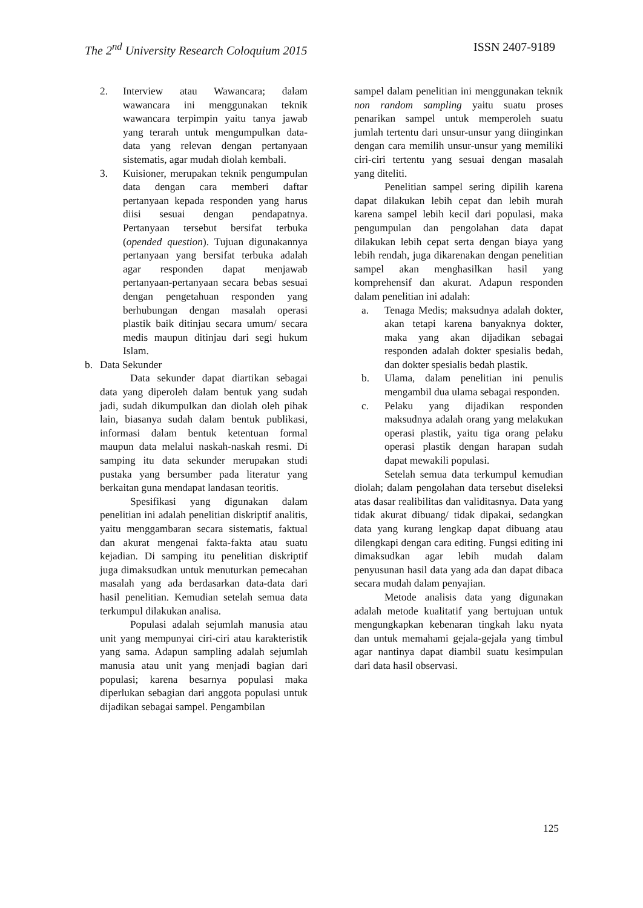The 2<sup>nd</sup> University Research Coloquium 2015 ISSN 2407-9189
2. Interview atau Wawancara; dalam wawancara ini menggunakan teknik wawancara terpimpin yaitu tanya jawab yang terarah untuk mengumpulkan data-data yang relevan dengan pertanyaan sistematis, agar mudah diolah kembali.
3. Kuisioner, merupakan teknik pengumpulan data dengan cara memberi daftar pertanyaan kepada responden yang harus diisi sesuai dengan pendapatnya. Pertanyaan tersebut bersifat terbuka (opended question). Tujuan digunakannya pertanyaan yang bersifat terbuka adalah agar responden dapat menjawab pertanyaan-pertanyaan secara bebas sesuai dengan pengetahuan responden yang berhubungan dengan masalah operasi plastik baik ditinjau secara umum/ secara medis maupun ditinjau dari segi hukum Islam.
b. Data Sekunder
Data sekunder dapat diartikan sebagai data yang diperoleh dalam bentuk yang sudah jadi, sudah dikumpulkan dan diolah oleh pihak lain, biasanya sudah dalam bentuk publikasi, informasi dalam bentuk ketentuan formal maupun data melalui naskah-naskah resmi. Di samping itu data sekunder merupakan studi pustaka yang bersumber pada literatur yang berkaitan guna mendapat landasan teoritis.
Spesifikasi yang digunakan dalam penelitian ini adalah penelitian diskriptif analitis, yaitu menggambaran secara sistematis, faktual dan akurat mengenai fakta-fakta atau suatu kejadian. Di samping itu penelitian diskriptif juga dimaksudkan untuk menuturkan pemecahan masalah yang ada berdasarkan data-data dari hasil penelitian. Kemudian setelah semua data terkumpul dilakukan analisa.
Populasi adalah sejumlah manusia atau unit yang mempunyai ciri-ciri atau karakteristik yang sama. Adapun sampling adalah sejumlah manusia atau unit yang menjadi bagian dari populasi; karena besarnya populasi maka diperlukan sebagian dari anggota populasi untuk dijadikan sebagai sampel. Pengambilan
sampel dalam penelitian ini menggunakan teknik non random sampling yaitu suatu proses penarikan sampel untuk memperoleh suatu jumlah tertentu dari unsur-unsur yang diinginkan dengan cara memilih unsur-unsur yang memiliki ciri-ciri tertentu yang sesuai dengan masalah yang diteliti.
Penelitian sampel sering dipilih karena dapat dilakukan lebih cepat dan lebih murah karena sampel lebih kecil dari populasi, maka pengumpulan dan pengolahan data dapat dilakukan lebih cepat serta dengan biaya yang lebih rendah, juga dikarenakan dengan penelitian sampel akan menghasilkan hasil yang komprehensif dan akurat. Adapun responden dalam penelitian ini adalah:
a. Tenaga Medis; maksudnya adalah dokter, akan tetapi karena banyaknya dokter, maka yang akan dijadikan sebagai responden adalah dokter spesialis bedah, dan dokter spesialis bedah plastik.
b. Ulama, dalam penelitian ini penulis mengambil dua ulama sebagai responden.
c. Pelaku yang dijadikan responden maksudnya adalah orang yang melakukan operasi plastik, yaitu tiga orang pelaku operasi plastik dengan harapan sudah dapat mewakili populasi.
Setelah semua data terkumpul kemudian diolah; dalam pengolahan data tersebut diseleksi atas dasar realibilitas dan validitasnya. Data yang tidak akurat dibuang/ tidak dipakai, sedangkan data yang kurang lengkap dapat dibuang atau dilengkapi dengan cara editing. Fungsi editing ini dimaksudkan agar lebih mudah dalam penyusunan hasil data yang ada dan dapat dibaca secara mudah dalam penyajian.
Metode analisis data yang digunakan adalah metode kualitatif yang bertujuan untuk mengungkapkan kebenaran tingkah laku nyata dan untuk memahami gejala-gejala yang timbul agar nantinya dapat diambil suatu kesimpulan dari data hasil observasi.
125